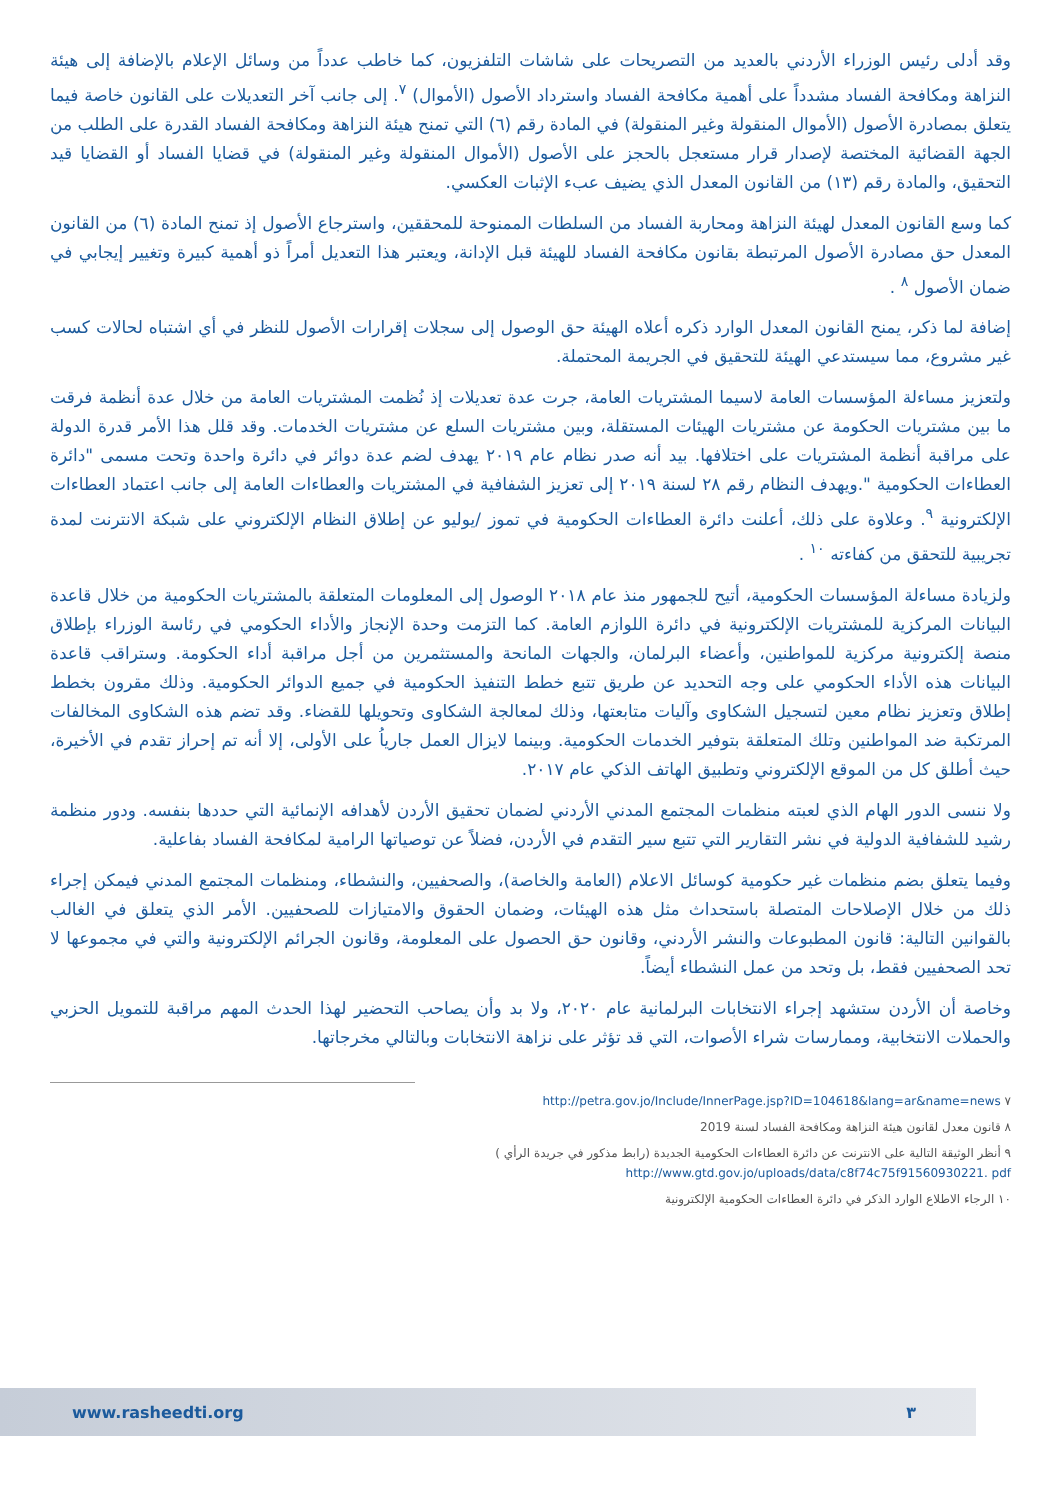وقد أدلى رئيس الوزراء الأردني بالعديد من التصريحات على شاشات التلفزيون، كما خاطب عدداً من وسائل الإعلام بالإضافة إلى هيئة النزاهة ومكافحة الفساد مشدداً على أهمية مكافحة الفساد واسترداد الأصول (الأموال) <sup>٧</sup>. إلى جانب آخر التعديلات على القانون خاصة فيما يتعلق بمصادرة الأصول (الأموال المنقولة وغير المنقولة) في المادة رقم (٦) التي تمنح هيئة النزاهة ومكافحة الفساد القدرة على الطلب من الجهة القضائية المختصة لإصدار قرار مستعجل بالحجز على الأصول (الأموال المنقولة وغير المنقولة) في قضايا الفساد أو القضايا قيد التحقيق، والمادة رقم (١٣) من القانون المعدل الذي يضيف عبء الإثبات العكسي.
كما وسع القانون المعدل لهيئة النزاهة ومحاربة الفساد من السلطات الممنوحة للمحققين، واسترجاع الأصول إذ تمنح المادة (٦) من القانون المعدل حق مصادرة الأصول المرتبطة بقانون مكافحة الفساد للهيئة قبل الإدانة، ويعتبر هذا التعديل أمراً ذو أهمية كبيرة وتغيير إيجابي في ضمان الأصول <sup>٨</sup> .
إضافة لما ذكر، يمنح القانون المعدل الوارد ذكره أعلاه الهيئة حق الوصول إلى سجلات إقرارات الأصول للنظر في أي اشتباه لحالات كسب غير مشروع، مما سيستدعي الهيئة للتحقيق في الجريمة المحتملة.
ولتعزيز مساءلة المؤسسات العامة لاسيما المشتريات العامة، جرت عدة تعديلات إذ نُظمت المشتريات العامة من خلال عدة أنظمة فرقت ما بين مشتريات الحكومة عن مشتريات الهيئات المستقلة، وبين مشتريات السلع عن مشتريات الخدمات. وقد قلل هذا الأمر قدرة الدولة على مراقبة أنظمة المشتريات على اختلافها. بيد أنه صدر نظام عام ٢٠١٩ يهدف لضم عدة دوائر في دائرة واحدة وتحت مسمى "دائرة العطاءات الحكومية ".ويهدف النظام رقم ٢٨ لسنة ٢٠١٩ إلى تعزيز الشفافية في المشتريات والعطاءات العامة إلى جانب اعتماد العطاءات الإلكترونية <sup>٩</sup>. وعلاوة على ذلك، أعلنت دائرة العطاءات الحكومية في تموز /يوليو عن إطلاق النظام الإلكتروني على شبكة الانترنت لمدة تجريبية للتحقق من كفاءته <sup>١٠</sup> .
ولزيادة مساءلة المؤسسات الحكومية، أتيح للجمهور منذ عام ٢٠١٨ الوصول إلى المعلومات المتعلقة بالمشتريات الحكومية من خلال قاعدة البيانات المركزية للمشتريات الإلكترونية في دائرة اللوازم العامة. كما التزمت وحدة الإنجاز والأداء الحكومي في رئاسة الوزراء بإطلاق منصة إلكترونية مركزية للمواطنين، وأعضاء البرلمان، والجهات المانحة والمستثمرين من أجل مراقبة أداء الحكومة. وستراقب قاعدة البيانات هذه الأداء الحكومي على وجه التحديد عن طريق تتبع خطط التنفيذ الحكومية في جميع الدوائر الحكومية. وذلك مقرون بخطط إطلاق وتعزيز نظام معين لتسجيل الشكاوى وآليات متابعتها، وذلك لمعالجة الشكاوى وتحويلها للقضاء. وقد تضم هذه الشكاوى المخالفات المرتكبة ضد المواطنين وتلك المتعلقة بتوفير الخدمات الحكومية. وبينما لايزال العمل جارياُ على الأولى، إلا أنه تم إحراز تقدم في الأخيرة، حيث أطلق كل من الموقع الإلكتروني وتطبيق الهاتف الذكي عام ٢٠١٧.
ولا ننسى الدور الهام الذي لعبته منظمات المجتمع المدني الأردني لضمان تحقيق الأردن لأهدافه الإنمائية التي حددها بنفسه. ودور منظمة رشيد للشفافية الدولية في نشر التقارير التي تتبع سير التقدم في الأردن، فضلاً عن توصياتها الرامية لمكافحة الفساد بفاعلية.
وفيما يتعلق بضم منظمات غير حكومية كوسائل الاعلام (العامة والخاصة)، والصحفيين، والنشطاء، ومنظمات المجتمع المدني فيمكن إجراء ذلك من خلال الإصلاحات المتصلة باستحداث مثل هذه الهيئات، وضمان الحقوق والامتيازات للصحفيين. الأمر الذي يتعلق في الغالب بالقوانين التالية: قانون المطبوعات والنشر الأردني، وقانون حق الحصول على المعلومة، وقانون الجرائم الإلكترونية والتي في مجموعها لا تحد الصحفيين فقط، بل وتحد من عمل النشطاء أيضاً.
وخاصة أن الأردن ستشهد إجراء الانتخابات البرلمانية عام ٢٠٢٠، ولا بد وأن يصاحب التحضير لهذا الحدث المهم مراقبة للتمويل الحزبي والحملات الانتخابية، وممارسات شراء الأصوات، التي قد تؤثر على نزاهة الانتخابات وبالتالي مخرجاتها.
٧ http://petra.gov.jo/Include/InnerPage.jsp?ID=104618&lang=ar&name=news
٨ قانون معدل لقانون هيئة النزاهة ومكافحة الفساد لسنة 2019
٩ أنظر الوثيقة التالية على الانترنت عن دائرة العطاءات الحكومية الجديدة (رابط مذكور في جريدة الرأي )
http://www.gtd.gov.jo/uploads/data/c8f74c75f91560930221. pdf
١٠ الرجاء الاطلاع الوارد الذكر في دائرة العطاءات الحكومية الإلكترونية
www.rasheedti.org ٣